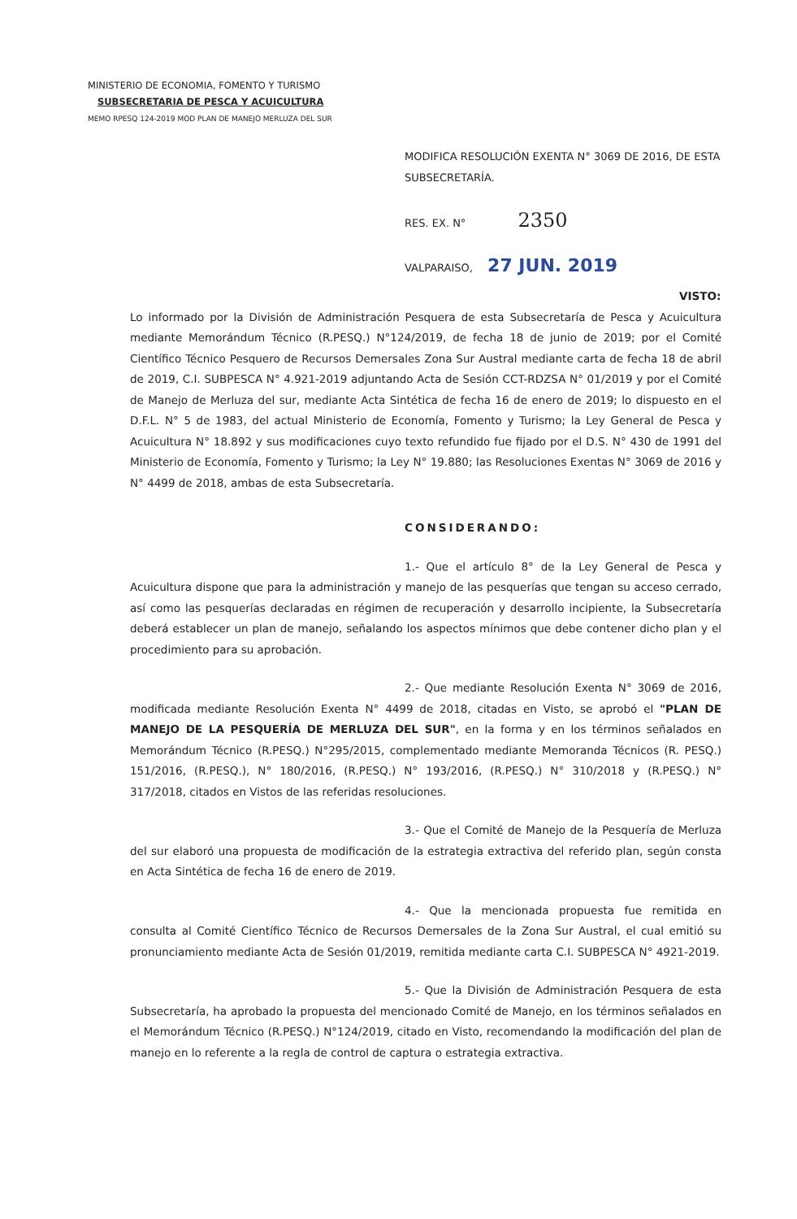MINISTERIO DE ECONOMIA, FOMENTO Y TURISMO
SUBSECRETARIA DE PESCA Y ACUICULTURA
MEMO RPESQ 124-2019 MOD PLAN DE MANEJO MERLUZA DEL SUR
MODIFICA RESOLUCIÓN EXENTA N° 3069 DE 2016, DE ESTA SUBSECRETARÍA.
RES. EX. N° 2350
VALPARAISO, 27 JUN. 2019
VISTO: Lo informado por la División de Administración Pesquera de esta Subsecretaría de Pesca y Acuicultura mediante Memorándum Técnico (R.PESQ.) N°124/2019, de fecha 18 de junio de 2019; por el Comité Científico Técnico Pesquero de Recursos Demersales Zona Sur Austral mediante carta de fecha 18 de abril de 2019, C.I. SUBPESCA N° 4.921-2019 adjuntando Acta de Sesión CCT-RDZSA N° 01/2019 y por el Comité de Manejo de Merluza del sur, mediante Acta Sintética de fecha 16 de enero de 2019; lo dispuesto en el D.F.L. N° 5 de 1983, del actual Ministerio de Economía, Fomento y Turismo; la Ley General de Pesca y Acuicultura N° 18.892 y sus modificaciones cuyo texto refundido fue fijado por el D.S. N° 430 de 1991 del Ministerio de Economía, Fomento y Turismo; la Ley N° 19.880; las Resoluciones Exentas N° 3069 de 2016 y N° 4499 de 2018, ambas de esta Subsecretaría.
CONSIDERANDO:
1.- Que el artículo 8° de la Ley General de Pesca y Acuicultura dispone que para la administración y manejo de las pesquerías que tengan su acceso cerrado, así como las pesquerías declaradas en régimen de recuperación y desarrollo incipiente, la Subsecretaría deberá establecer un plan de manejo, señalando los aspectos mínimos que debe contener dicho plan y el procedimiento para su aprobación.
2.- Que mediante Resolución Exenta N° 3069 de 2016, modificada mediante Resolución Exenta N° 4499 de 2018, citadas en Visto, se aprobó el "PLAN DE MANEJO DE LA PESQUERÍA DE MERLUZA DEL SUR", en la forma y en los términos señalados en Memorándum Técnico (R.PESQ.) N°295/2015, complementado mediante Memoranda Técnicos (R. PESQ.) 151/2016, (R.PESQ.), N° 180/2016, (R.PESQ.) N° 193/2016, (R.PESQ.) N° 310/2018 y (R.PESQ.) N° 317/2018, citados en Vistos de las referidas resoluciones.
3.- Que el Comité de Manejo de la Pesquería de Merluza del sur elaboró una propuesta de modificación de la estrategia extractiva del referido plan, según consta en Acta Sintética de fecha 16 de enero de 2019.
4.- Que la mencionada propuesta fue remitida en consulta al Comité Científico Técnico de Recursos Demersales de la Zona Sur Austral, el cual emitió su pronunciamiento mediante Acta de Sesión 01/2019, remitida mediante carta C.I. SUBPESCA N° 4921-2019.
5.- Que la División de Administración Pesquera de esta Subsecretaría, ha aprobado la propuesta del mencionado Comité de Manejo, en los términos señalados en el Memorándum Técnico (R.PESQ.) N°124/2019, citado en Visto, recomendando la modificación del plan de manejo en lo referente a la regla de control de captura o estrategia extractiva.